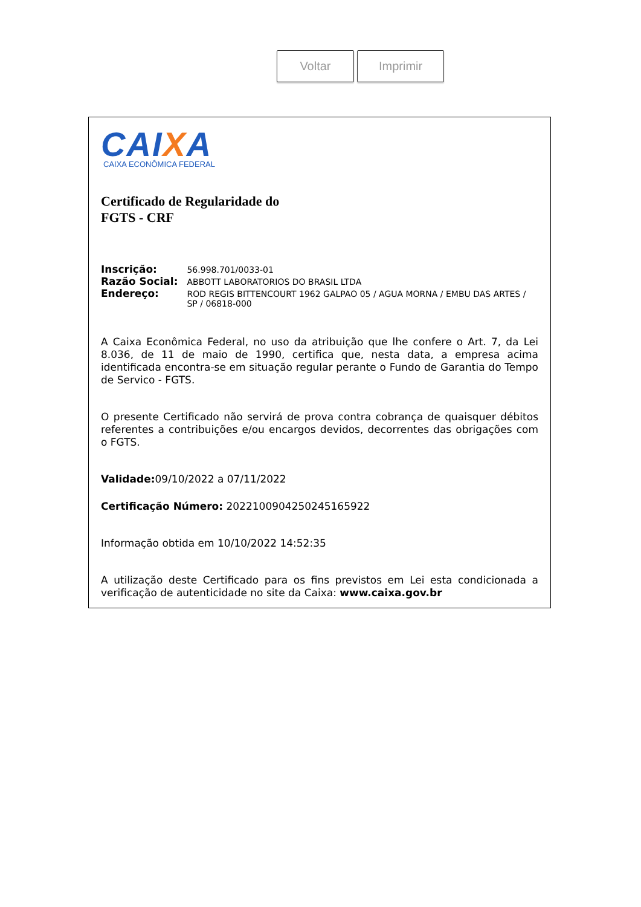Voltar Imprimir
CAIXA
CAIXA ECONÔMICA FEDERAL
Certificado de Regularidade do
FGTS - CRF
| Inscrição: | 56.998.701/0033-01 |
| Razão Social: | ABBOTT LABORATORIOS DO BRASIL LTDA |
| Endereço: | ROD REGIS BITTENCOURT 1962 GALPAO 05 / AGUA MORNA / EMBU DAS ARTES / SP / 06818-000 |
A Caixa Econômica Federal, no uso da atribuição que lhe confere o Art. 7, da Lei 8.036, de 11 de maio de 1990, certifica que, nesta data, a empresa acima identificada encontra-se em situação regular perante o Fundo de Garantia do Tempo de Servico - FGTS.
O presente Certificado não servirá de prova contra cobrança de quaisquer débitos referentes a contribuições e/ou encargos devidos, decorrentes das obrigações com o FGTS.
Validade: 09/10/2022 a 07/11/2022
Certificação Número: 2022100904250245165922
Informação obtida em 10/10/2022 14:52:35
A utilização deste Certificado para os fins previstos em Lei esta condicionada a verificação de autenticidade no site da Caixa: www.caixa.gov.br